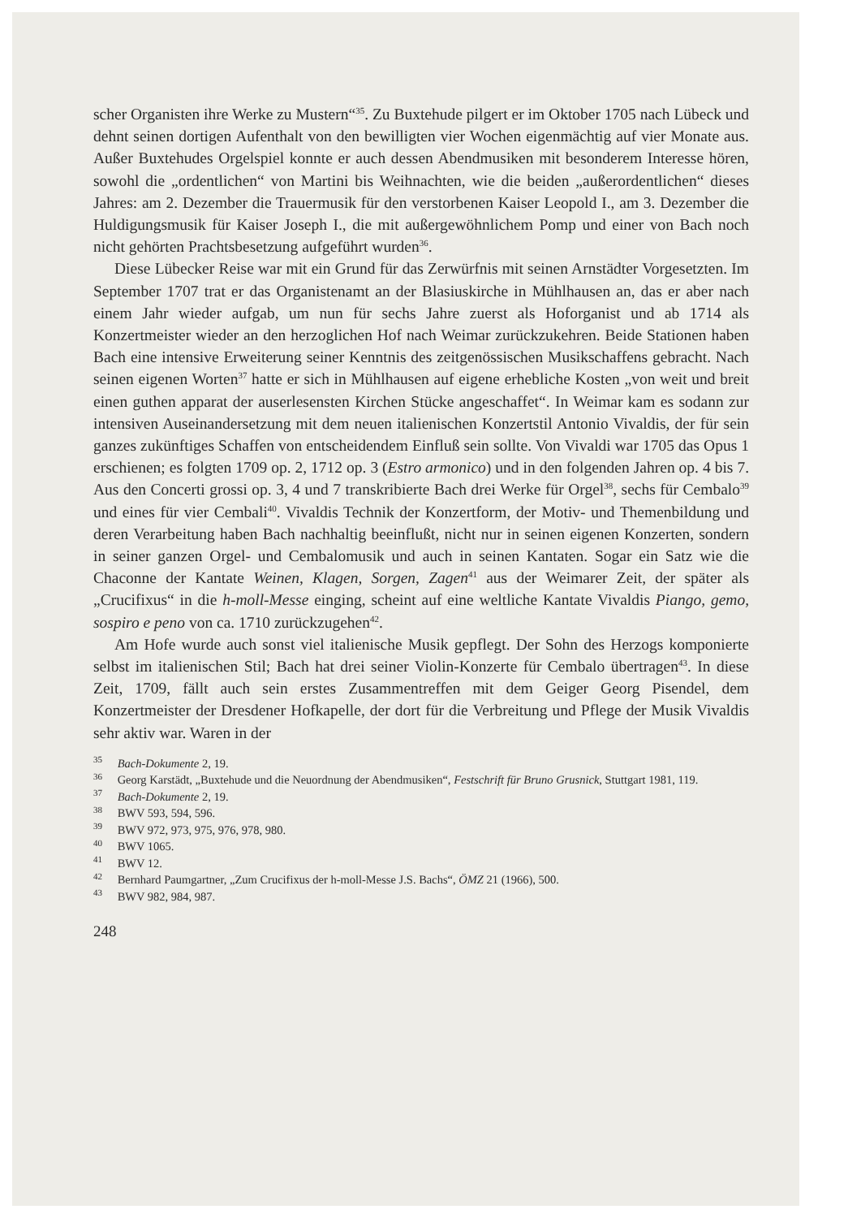scher Organisten ihre Werke zu Mustern“<sup>35</sup>. Zu Buxtehude pilgert er im Oktober 1705 nach Lübeck und dehnt seinen dortigen Aufenthalt von den bewilligten vier Wochen eigenmächtig auf vier Monate aus. Außer Buxtehudes Orgelspiel konnte er auch dessen Abendmusiken mit besonderem Interesse hören, sowohl die „ordentlichen“ von Martini bis Weihnachten, wie die beiden „außerordentlichen“ dieses Jahres: am 2. Dezember die Trauermusik für den verstorbenen Kaiser Leopold I., am 3. Dezember die Huldigungsmusik für Kaiser Joseph I., die mit außergewöhnlichem Pomp und einer von Bach noch nicht gehörten Prachtsbesetzung aufgeführt wurden<sup>36</sup>.
Diese Lübecker Reise war mit ein Grund für das Zerwürfnis mit seinen Arnstädter Vorgesetzten. Im September 1707 trat er das Organistenamt an der Blasiuskirche in Mühlhausen an, das er aber nach einem Jahr wieder aufgab, um nun für sechs Jahre zuerst als Hoforganist und ab 1714 als Konzertmeister wieder an den herzoglichen Hof nach Weimar zurückzukehren. Beide Stationen haben Bach eine intensive Erweiterung seiner Kenntnis des zeitgenössischen Musikschaffens gebracht. Nach seinen eigenen Worten<sup>37</sup> hatte er sich in Mühlhausen auf eigene erhebliche Kosten „von weit und breit einen guthen apparat der auserlesensten Kirchen Stücke angeschaffet“. In Weimar kam es sodann zur intensiven Auseinandersetzung mit dem neuen italienischen Konzertstil Antonio Vivaldis, der für sein ganzes zukünftiges Schaffen von entscheidendem Einfluß sein sollte. Von Vivaldi war 1705 das Opus 1 erschienen; es folgten 1709 op. 2, 1712 op. 3 (Estro armonico) und in den folgenden Jahren op. 4 bis 7. Aus den Concerti grossi op. 3, 4 und 7 transkribierte Bach drei Werke für Orgel<sup>38</sup>, sechs für Cembalo<sup>39</sup> und eines für vier Cembali<sup>40</sup>. Vivaldis Technik der Konzertform, der Motiv- und Themenbildung und deren Verarbeitung haben Bach nachhaltig beeinflußt, nicht nur in seinen eigenen Konzerten, sondern in seiner ganzen Orgel- und Cembalomusik und auch in seinen Kantaten. Sogar ein Satz wie die Chaconne der Kantate Weinen, Klagen, Sorgen, Zagen<sup>41</sup> aus der Weimarer Zeit, der später als „Crucifixus“ in die h-moll-Messe einging, scheint auf eine weltliche Kantate Vivaldis Piango, gemo, sospiro e peno von ca. 1710 zurückzugehen<sup>42</sup>.
Am Hofe wurde auch sonst viel italienische Musik gepflegt. Der Sohn des Herzogs komponierte selbst im italienischen Stil; Bach hat drei seiner Violin-Konzerte für Cembalo übertragen<sup>43</sup>. In diese Zeit, 1709, fällt auch sein erstes Zusammentreffen mit dem Geiger Georg Pisendel, dem Konzertmeister der Dresdener Hofkapelle, der dort für die Verbreitung und Pflege der Musik Vivaldis sehr aktiv war. Waren in der
<sup>35</sup> Bach-Dokumente 2, 19.
<sup>36</sup> Georg Karstädt, „Buxtehude und die Neuordnung der Abendmusiken“, Festschrift für Bruno Grusnick, Stuttgart 1981, 119.
<sup>37</sup> Bach-Dokumente 2, 19.
<sup>38</sup> BWV 593, 594, 596.
<sup>39</sup> BWV 972, 973, 975, 976, 978, 980.
<sup>40</sup> BWV 1065.
<sup>41</sup> BWV 12.
<sup>42</sup> Bernhard Paumgartner, „Zum Crucifixus der h-moll-Messe J.S. Bachs“, ÖMZ 21 (1966), 500.
<sup>43</sup> BWV 982, 984, 987.
248